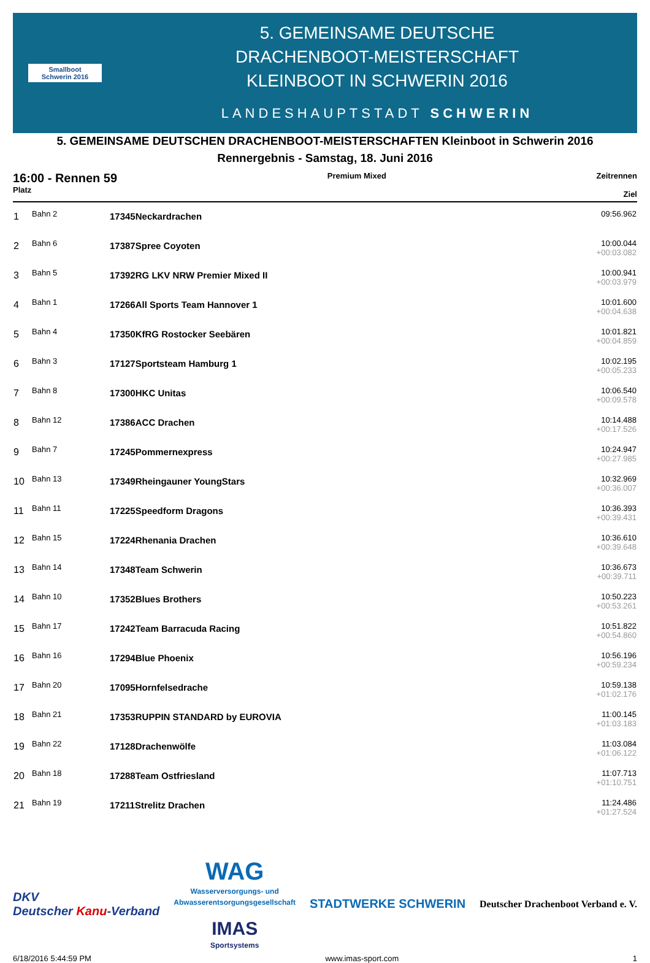Smallboot
Schwerin 2016
5. GEMEINSAME DEUTSCHE
DRACHENBOOT-MEISTERSCHAFT
KLEINBOOT IN SCHWERIN 2016
LANDESHAUPTSTADT SCHWERIN
5. GEMEINSAME DEUTSCHEN DRACHENBOOT-MEISTERSCHAFTEN Kleinboot in Schwerin 2016
Rennergebnis - Samstag, 18. Juni 2016
16:00 - Rennen 59
Platz
Premium Mixed Zeitrennen
Ziel
| 1 | Bahn 2 | 17345Neckardrachen | 09:56.962 |
| 2 | Bahn 6 | 17387Spree Coyoten | 10:00.044 +00:03.082 |
| 3 | Bahn 5 | 17392RG LKV NRW Premier Mixed II | 10:00.941 +00:03.979 |
| 4 | Bahn 1 | 17266All Sports Team Hannover 1 | 10:01.600 +00:04.638 |
| 5 | Bahn 4 | 17350KfRG Rostocker Seebären | 10:01.821 +00:04.859 |
| 6 | Bahn 3 | 17127Sportsteam Hamburg 1 | 10:02.195 +00:05.233 |
| 7 | Bahn 8 | 17300HKC Unitas | 10:06.540 +00:09.578 |
| 8 | Bahn 12 | 17386ACC Drachen | 10:14.488 +00:17.526 |
| 9 | Bahn 7 | 17245Pommernexpress | 10:24.947 +00:27.985 |
| 10 | Bahn 13 | 17349Rheingauner YoungStars | 10:32.969 +00:36.007 |
| 11 | Bahn 11 | 17225Speedform Dragons | 10:36.393 +00:39.431 |
| 12 | Bahn 15 | 17224Rhenania Drachen | 10:36.610 +00:39.648 |
| 13 | Bahn 14 | 17348Team Schwerin | 10:36.673 +00:39.711 |
| 14 | Bahn 10 | 17352Blues Brothers | 10:50.223 +00:53.261 |
| 15 | Bahn 17 | 17242Team Barracuda Racing | 10:51.822 +00:54.860 |
| 16 | Bahn 16 | 17294Blue Phoenix | 10:56.196 +00:59.234 |
| 17 | Bahn 20 | 17095Hornfelsedrache | 10:59.138 +01:02.176 |
| 18 | Bahn 21 | 17353RUPPIN STANDARD by EUROVIA | 11:00.145 +01:03.183 |
| 19 | Bahn 22 | 17128Drachenwölfe | 11:03.084 +01:06.122 |
| 20 | Bahn 18 | 17288Team Ostfriesland | 11:07.713 +01:10.751 |
| 21 | Bahn 19 | 17211Strelitz Drachen | 11:24.486 +01:27.524 |
DKV
Deutscher Kanu-Verband
WAG
Wasserversorgungs- und
Abwasserentsorgungsgesellschaft
IMAS
Sportsystems
STADTWERKE SCHWERIN
Deutscher Drachenboot Verband e. V.
6/18/2016 5:44:59 PM www.imas-sport.com 1